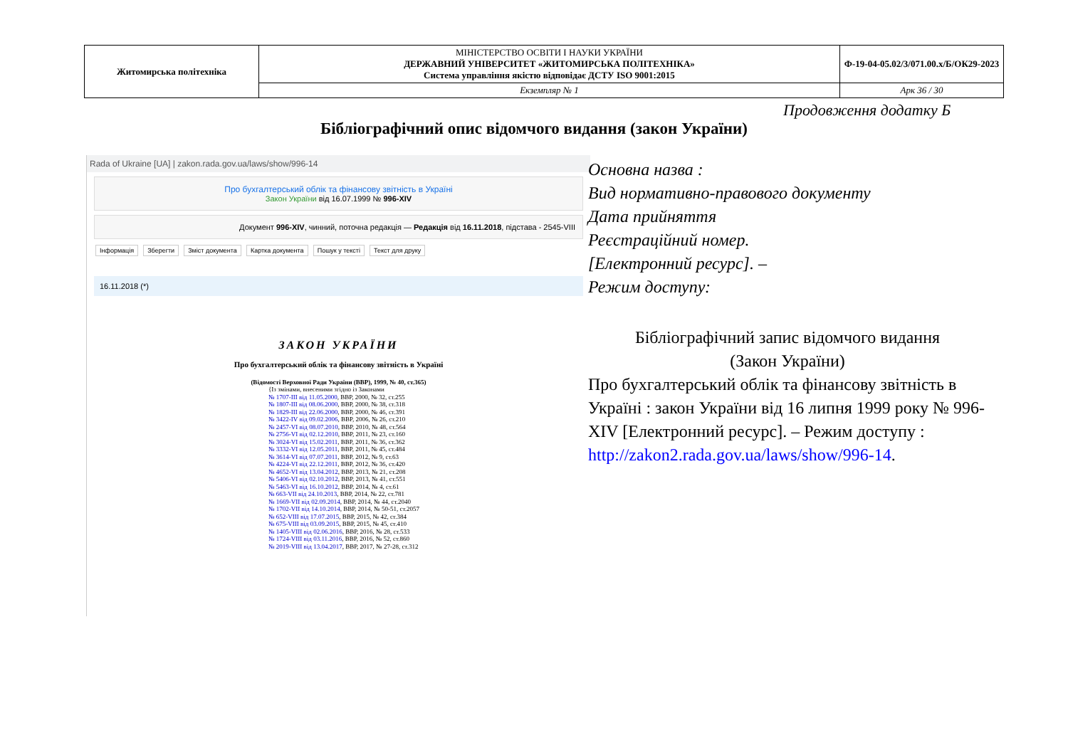| Житомирська політехніка | МІНІСТЕРСТВО ОСВІТИ І НАУКИ УКРАЇНИ ДЕРЖАВНИЙ УНІВЕРСИТЕТ «ЖИТОМИРСЬКА ПОЛІТЕХНІКА» Система управління якістю відповідає ДСТУ ISO 9001:2015 | Ф-19-04-05.02/3/071.00.х/Б/ОК29-2023 |
| | Екземпляр № 1 | Арк 36 / 30 |
Продовження додатку Б
Бібліографічний опис відомчого видання (закон України)
Rada of Ukraine [UA] | zakon.rada.gov.ua/laws/show/996-14
Про бухгалтерський облік та фінансову звітність в Україні
Закон України від 16.07.1999 № 996-XIV
Документ 996-XIV, чинний, поточна редакція — Редакція від 16.11.2018, підстава - 2545-VIII
Інформація Зберегти Зміст документа Картка документа Пошук у тексті Текст для друку
16.11.2018 (*)
ЗАКОН УКРАЇНИ
Про бухгалтерський облік та фінансову звітність в Україні
(Відомості Верховної Ради України (ВВР), 1999, № 40, ст.365)
{Із змінами, внесеними згідно із Законами
№ 1707-III від 11.05.2000, ВВР, 2000, № 32, ст.255
№ 1807-III від 08.06.2000, ВВР, 2000, № 38, ст.318
№ 1829-III від 22.06.2000, ВВР, 2000, № 46, ст.391
№ 3422-IV від 09.02.2006, ВВР, 2006, № 26, ст.210
№ 2457-VI від 08.07.2010, ВВР, 2010, № 48, ст.564
№ 2756-VI від 02.12.2010, ВВР, 2011, № 23, ст.160
№ 3024-VI від 15.02.2011, ВВР, 2011, № 36, ст.362
№ 3332-VI від 12.05.2011, ВВР, 2011, № 45, ст.484
№ 3614-VI від 07.07.2011, ВВР, 2012, № 9, ст.63
№ 4224-VI від 22.12.2011, ВВР, 2012, № 36, ст.420
№ 4652-VI від 13.04.2012, ВВР, 2013, № 21, ст.208
№ 5406-VI від 02.10.2012, ВВР, 2013, № 41, ст.551
№ 5463-VI від 16.10.2012, ВВР, 2014, № 4, ст.61
№ 663-VII від 24.10.2013, ВВР, 2014, № 22, ст.781
№ 1669-VII від 02.09.2014, ВВР, 2014, № 44, ст.2040
№ 1702-VII від 14.10.2014, ВВР, 2014, № 50-51, ст.2057
№ 652-VIII від 17.07.2015, ВВР, 2015, № 42, ст.384
№ 675-VIII від 03.09.2015, ВВР, 2015, № 45, ст.410
№ 1405-VIII від 02.06.2016, ВВР, 2016, № 28, ст.533
№ 1724-VIII від 03.11.2016, ВВР, 2016, № 52, ст.860
№ 2019-VIII від 13.04.2017, ВВР, 2017, № 27-28, ст.312
Основна назва :
Вид нормативно-правового документу
Дата прийняття
Реєстраційний номер.
[Електронний ресурс]. –
Режим доступу:
Бібліографічний запис відомчого видання
(Закон України)
Про бухгалтерський облік та фінансову звітність в Україні : закон України від 16 липня 1999 року № 996-XIV [Електронний ресурс]. – Режим доступу : http://zakon2.rada.gov.ua/laws/show/996-14.